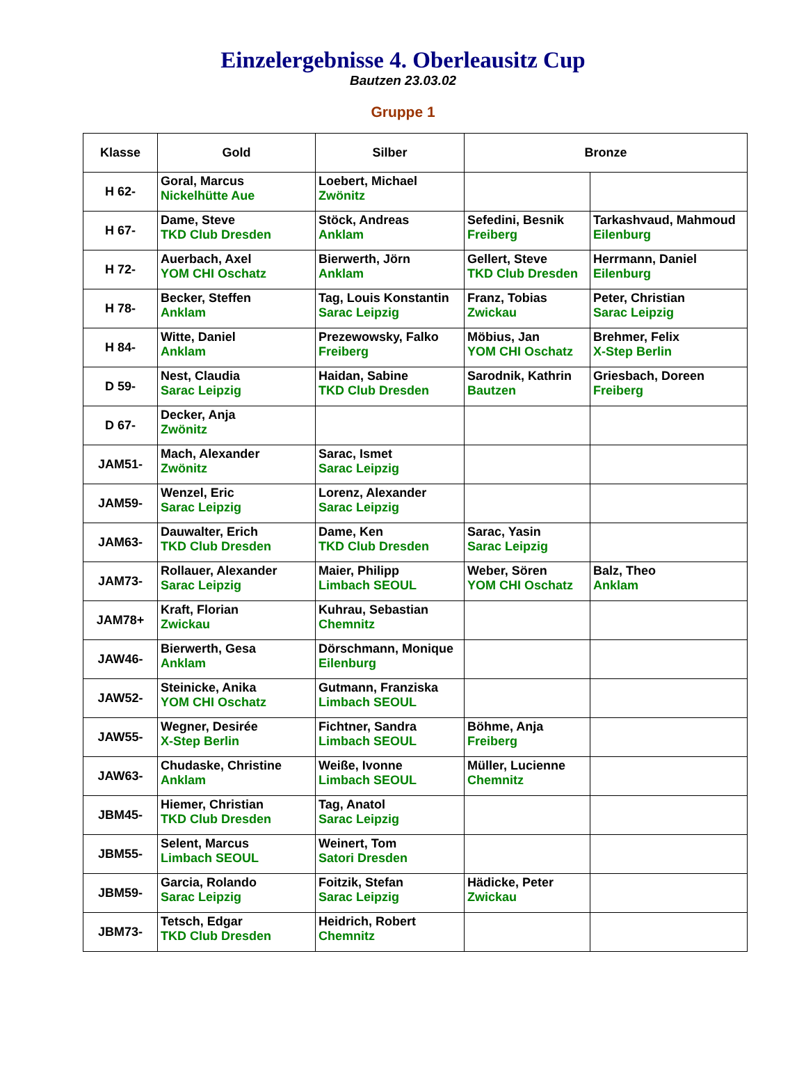Einzelergebnisse 4. Oberleausitz Cup
Bautzen 23.03.02
Gruppe 1
| Klasse | Gold | Silber | Bronze | |
| --- | --- | --- | --- | --- |
| H 62- | Goral, Marcus Nickelhütte Aue | Loebert, Michael Zwönitz | | |
| H 67- | Dame, Steve TKD Club Dresden | Stöck, Andreas Anklam | Sefedini, Besnik Freiberg | Tarkashvaud, Mahmoud Eilenburg |
| H 72- | Auerbach, Axel YOM CHI Oschatz | Bierwerth, Jörn Anklam | Gellert, Steve TKD Club Dresden | Herrmann, Daniel Eilenburg |
| H 78- | Becker, Steffen Anklam | Tag, Louis Konstantin Sarac Leipzig | Franz, Tobias Zwickau | Peter, Christian Sarac Leipzig |
| H 84- | Witte, Daniel Anklam | Prezewowsky, Falko Freiberg | Möbius, Jan YOM CHI Oschatz | Brehmer, Felix X-Step Berlin |
| D 59- | Nest, Claudia Sarac Leipzig | Haidan, Sabine TKD Club Dresden | Sarodnik, Kathrin Bautzen | Griesbach, Doreen Freiberg |
| D 67- | Decker, Anja Zwönitz | | | |
| JAM51- | Mach, Alexander Zwönitz | Sarac, Ismet Sarac Leipzig | | |
| JAM59- | Wenzel, Eric Sarac Leipzig | Lorenz, Alexander Sarac Leipzig | | |
| JAM63- | Dauwalter, Erich TKD Club Dresden | Dame, Ken TKD Club Dresden | Sarac, Yasin Sarac Leipzig | |
| JAM73- | Rollauer, Alexander Sarac Leipzig | Maier, Philipp Limbach SEOUL | Weber, Sören YOM CHI Oschatz | Balz, Theo Anklam |
| JAM78+ | Kraft, Florian Zwickau | Kuhrau, Sebastian Chemnitz | | |
| JAW46- | Bierwerth, Gesa Anklam | Dörschmann, Monique Eilenburg | | |
| JAW52- | Steinicke, Anika YOM CHI Oschatz | Gutmann, Franziska Limbach SEOUL | | |
| JAW55- | Wegner, Desirée X-Step Berlin | Fichtner, Sandra Limbach SEOUL | Böhme, Anja Freiberg | |
| JAW63- | Chudaske, Christine Anklam | Weiße, Ivonne Limbach SEOUL | Müller, Lucienne Chemnitz | |
| JBM45- | Hiemer, Christian TKD Club Dresden | Tag, Anatol Sarac Leipzig | | |
| JBM55- | Selent, Marcus Limbach SEOUL | Weinert, Tom Satori Dresden | | |
| JBM59- | Garcia, Rolando Sarac Leipzig | Foitzik, Stefan Sarac Leipzig | Hädicke, Peter Zwickau | |
| JBM73- | Tetsch, Edgar TKD Club Dresden | Heidrich, Robert Chemnitz | | |